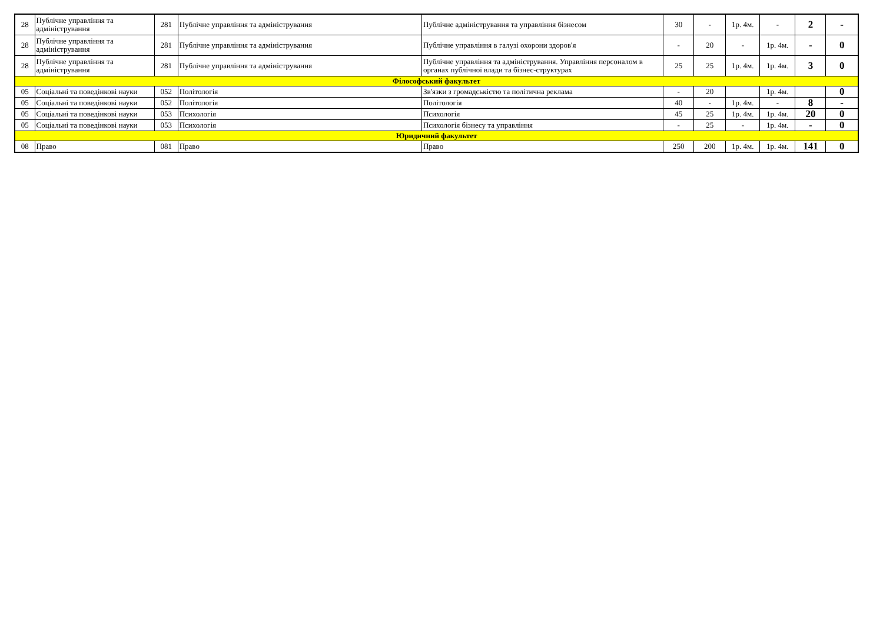| 28 | Публічне управління та адміністрування | 281 | Публічне управління та адміністрування | Публічне адміністрування та управління бізнесом | 30 | - | 1р. 4м. | - | 2 | - |
| 28 | Публічне управління та адміністрування | 281 | Публічне управління та адміністрування | Публічне управління в галузі охорони здоров'я | - | 20 | - | 1р. 4м. | - | 0 |
| 28 | Публічне управління та адміністрування | 281 | Публічне управління та адміністрування | Публічне управління та адміністрування. Управління персоналом в органах публічної влади та бізнес-структурах | 25 | 25 | 1р. 4м. | 1р. 4м. | 3 | 0 |
| Філософський факультет | | | | | | | | | | |
| 05 | Соціальні та поведінкові науки | 052 | Політологія | Зв'язки з громадськістю та політична реклама | - | 20 | | 1р. 4м. | | 0 |
| 05 | Соціальні та поведінкові науки | 052 | Політологія | Політологія | 40 | - | 1р. 4м. | - | 8 | - |
| 05 | Соціальні та поведінкові науки | 053 | Психологія | Психологія | 45 | 25 | 1р. 4м. | 1р. 4м. | 20 | 0 |
| 05 | Соціальні та поведінкові науки | 053 | Психологія | Психологія бізнесу та управління | - | 25 | - | 1р. 4м. | - | 0 |
| Юридичний факультет | | | | | | | | | | |
| 08 | Право | 081 | Право | Право | 250 | 200 | 1р. 4м. | 1р. 4м. | 141 | 0 |